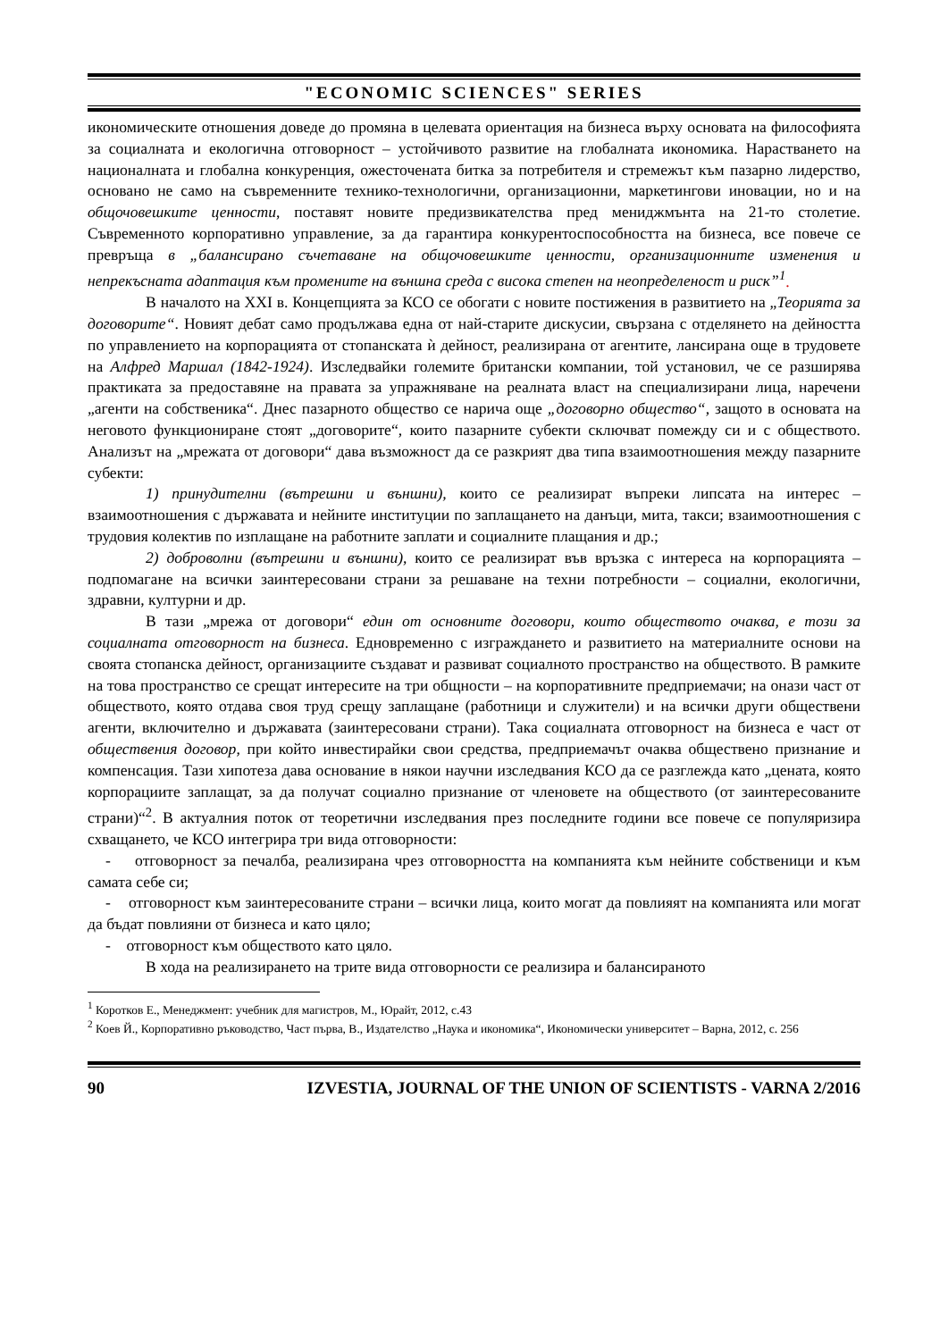"ECONOMIC SCIENCES" SERIES
икономическите отношения доведе до промяна в целевата ориентация на бизнеса върху основата на философията за социалната и екологична отговорност – устойчивото развитие на глобалната икономика. Нарастването на националната и глобална конкуренция, ожесточената битка за потребителя и стремежът към пазарно лидерство, основано не само на съвременните технико-технологични, организационни, маркетингови иновации, но и на общочовешките ценности, поставят новите предизвикателства пред мениджмънта на 21-то столетие. Съвременното корпоративно управление, за да гарантира конкурентоспособността на бизнеса, все повече се превръща в „балансирано съчетаване на общочовешките ценности, организационните изменения и непрекъсната адаптация към промените на външна среда с висока степен на неопределеност и риск”<sup>1</sup>.
В началото на XXI в. Концепцията за КСО се обогати с новите постижения в развитието на „Теорията за договорите“. Новият дебат само продължава една от най-старите дискусии, свързана с отделянето на дейността по управлението на корпорацията от стопанската ѝ дейност, реализирана от агентите, лансирана още в трудовете на Алфред Маршал (1842-1924). Изследвайки големите британски компании, той установил, че се разширява практиката за предоставяне на правата за упражняване на реалната власт на специализирани лица, наречени „агенти на собственика“. Днес пазарното общество се нарича още „договорно общество“, защото в основата на неговото функциониране стоят „договорите“, които пазарните субекти сключват помежду си и с обществото. Анализът на „мрежата от договори“ дава възможност да се разкрият два типа взаимоотношения между пазарните субекти:
1) принудителни (вътрешни и външни), които се реализират въпреки липсата на интерес – взаимоотношения с държавата и нейните институции по заплащането на данъци, мита, такси; взаимоотношения с трудовия колектив по изплащане на работните заплати и социалните плащания и др.;
2) доброволни (вътрешни и външни), които се реализират във връзка с интереса на корпорацията – подпомагане на всички заинтересовани страни за решаване на техни потребности – социални, екологични, здравни, културни и др.
В тази „мрежа от договори“ един от основните договори, които обществото очаква, е този за социалната отговорност на бизнеса. Едновременно с изграждането и развитието на материалните основи на своята стопанска дейност, организациите създават и развиват социалното пространство на обществото. В рамките на това пространство се срещат интересите на три общности – на корпоративните предприемачи; на онази част от обществото, която отдава своя труд срещу заплащане (работници и служители) и на всички други обществени агенти, включително и държавата (заинтересовани страни). Така социалната отговорност на бизнеса е част от обществения договор, при който инвестирайки свои средства, предприемачът очаква обществено признание и компенсация. Тази хипотеза дава основание в някои научни изследвания КСО да се разглежда като „цената, която корпорациите заплащат, за да получат социално признание от членовете на обществото (от заинтересованите страни)“<sup>2</sup>. В актуалния поток от теоретични изследвания през последните години все повече се популяризира схващането, че КСО интегрира три вида отговорности:
- отговорност за печалба, реализирана чрез отговорността на компанията към нейните собственици и към самата себе си;
- отговорност към заинтересованите страни – всички лица, които могат да повлияят на компанията или могат да бъдат повлияни от бизнеса и като цяло;
- отговорност към обществото като цяло.
В хода на реализирането на трите вида отговорности се реализира и балансираното
<sup>1</sup> Коротков Е., Менеджмент: учебник для магистров, М., Юрайт, 2012, с.43
<sup>2</sup> Коев Й., Корпоративно ръководство, Част първа, В., Издателство „Наука и икономика“, Икономически университет – Варна, 2012, с. 256
90 IZVESTIA, JOURNAL OF THE UNION OF SCIENTISTS - VARNA 2/2016